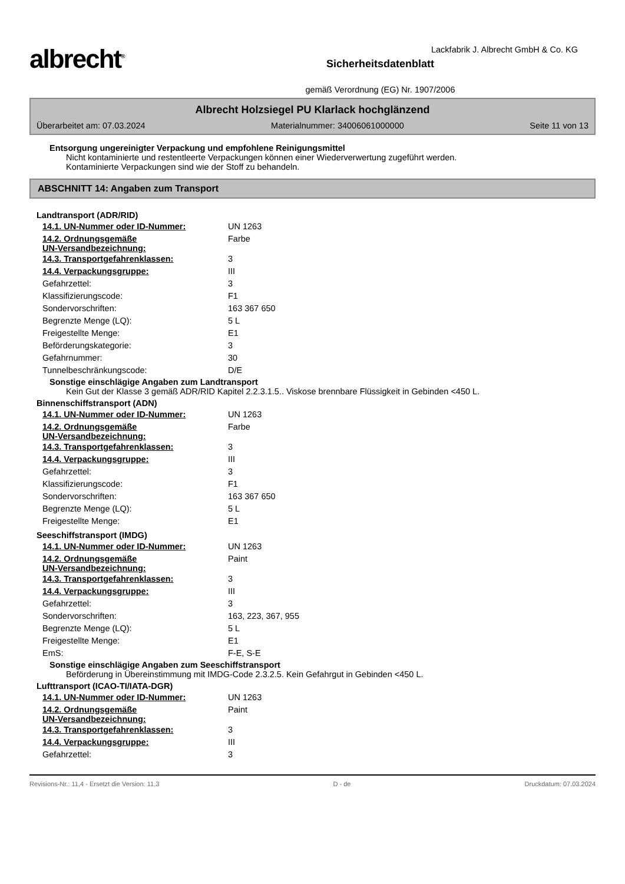albrecht<sup>®</sup>
Sicherheitsdatenblatt
gemäß Verordnung (EG) Nr. 1907/2006
Lackfabrik J. Albrecht GmbH & Co. KG
Albrecht Holzsiegel PU Klarlack hochglänzend
Überarbeitet am: 07.03.2024 Materialnummer: 34006061000000 Seite 11 von 13
Entsorgung ungereinigter Verpackung und empfohlene Reinigungsmittel
Nicht kontaminierte und restentleerte Verpackungen können einer Wiederverwertung zugeführt werden.
Kontaminierte Verpackungen sind wie der Stoff zu behandeln.
ABSCHNITT 14: Angaben zum Transport
Landtransport (ADR/RID)
| 14.1. UN-Nummer oder ID-Nummer: | UN 1263 |
| 14.2. Ordnungsgemäße UN-Versandbezeichnung: | Farbe |
| 14.3. Transportgefahrenklassen: | 3 |
| 14.4. Verpackungsgruppe: | III |
| Gefahrzettel: | 3 |
| Klassifizierungscode: | F1 |
| Sondervorschriften: | 163 367 650 |
| Begrenzte Menge (LQ): | 5 L |
| Freigestellte Menge: | E1 |
| Beförderungskategorie: | 3 |
| Gefahrnummer: | 30 |
| Tunnelbeschränkungscode: | D/E |
Sonstige einschlägige Angaben zum Landtransport
Kein Gut der Klasse 3 gemäß ADR/RID Kapitel 2.2.3.1.5.. Viskose brennbare Flüssigkeit in Gebinden <450 L.
Binnenschiffstransport (ADN)
| 14.1. UN-Nummer oder ID-Nummer: | UN 1263 |
| 14.2. Ordnungsgemäße UN-Versandbezeichnung: | Farbe |
| 14.3. Transportgefahrenklassen: | 3 |
| 14.4. Verpackungsgruppe: | III |
| Gefahrzettel: | 3 |
| Klassifizierungscode: | F1 |
| Sondervorschriften: | 163 367 650 |
| Begrenzte Menge (LQ): | 5 L |
| Freigestellte Menge: | E1 |
Seeschiffstransport (IMDG)
| 14.1. UN-Nummer oder ID-Nummer: | UN 1263 |
| 14.2. Ordnungsgemäße UN-Versandbezeichnung: | Paint |
| 14.3. Transportgefahrenklassen: | 3 |
| 14.4. Verpackungsgruppe: | III |
| Gefahrzettel: | 3 |
| Sondervorschriften: | 163, 223, 367, 955 |
| Begrenzte Menge (LQ): | 5 L |
| Freigestellte Menge: | E1 |
| EmS: | F-E, S-E |
Sonstige einschlägige Angaben zum Seeschiffstransport
Beförderung in Übereinstimmung mit IMDG-Code 2.3.2.5. Kein Gefahrgut in Gebinden <450 L.
Lufttransport (ICAO-TI/IATA-DGR)
| 14.1. UN-Nummer oder ID-Nummer: | UN 1263 |
| 14.2. Ordnungsgemäße UN-Versandbezeichnung: | Paint |
| 14.3. Transportgefahrenklassen: | 3 |
| 14.4. Verpackungsgruppe: | III |
| Gefahrzettel: | 3 |
Revisions-Nr.: 11,4 - Ersetzt die Version: 11,3 D - de Druckdatum: 07.03.2024